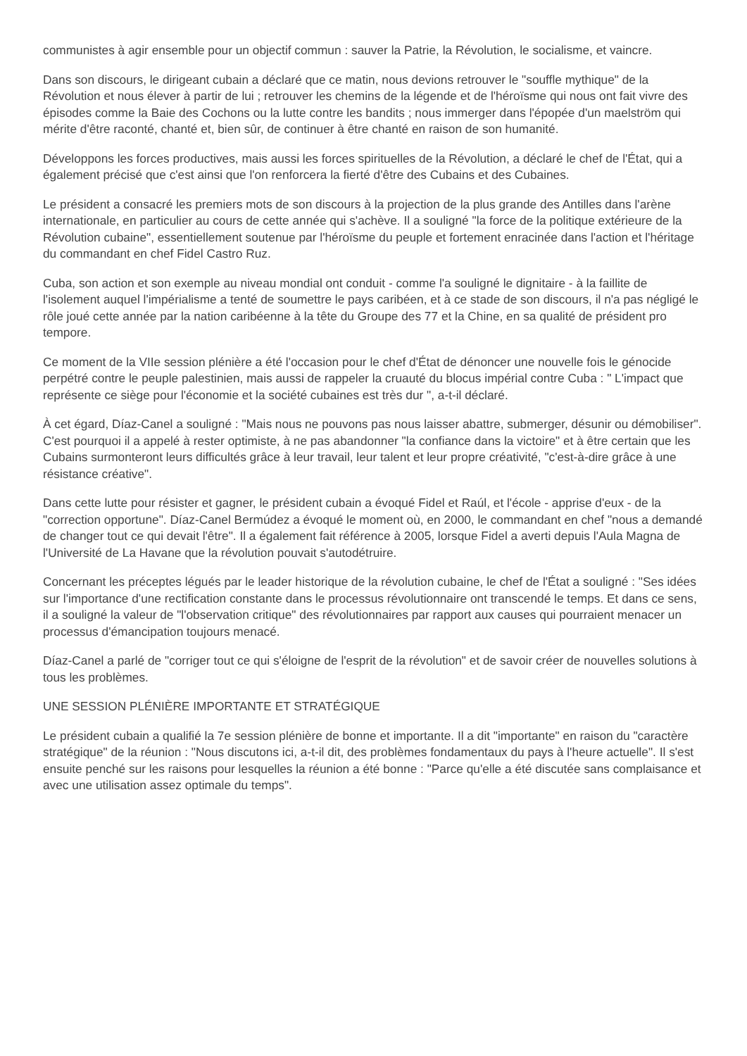communistes à agir ensemble pour un objectif commun : sauver la Patrie, la Révolution, le socialisme, et vaincre.
Dans son discours, le dirigeant cubain a déclaré que ce matin, nous devions retrouver le "souffle mythique" de la Révolution et nous élever à partir de lui ; retrouver les chemins de la légende et de l'héroïsme qui nous ont fait vivre des épisodes comme la Baie des Cochons ou la lutte contre les bandits ; nous immerger dans l'épopée d'un maelström qui mérite d'être raconté, chanté et, bien sûr, de continuer à être chanté en raison de son humanité.
Développons les forces productives, mais aussi les forces spirituelles de la Révolution, a déclaré le chef de l'État, qui a également précisé que c'est ainsi que l'on renforcera la fierté d'être des Cubains et des Cubaines.
Le président a consacré les premiers mots de son discours à la projection de la plus grande des Antilles dans l'arène internationale, en particulier au cours de cette année qui s'achève. Il a souligné "la force de la politique extérieure de la Révolution cubaine", essentiellement soutenue par l'héroïsme du peuple et fortement enracinée dans l'action et l'héritage du commandant en chef Fidel Castro Ruz.
Cuba, son action et son exemple au niveau mondial ont conduit - comme l'a souligné le dignitaire - à la faillite de l'isolement auquel l'impérialisme a tenté de soumettre le pays caribéen, et à ce stade de son discours, il n'a pas négligé le rôle joué cette année par la nation caribéenne à la tête du Groupe des 77 et la Chine, en sa qualité de président pro tempore.
Ce moment de la VIIe session plénière a été l'occasion pour le chef d'État de dénoncer une nouvelle fois le génocide perpétré contre le peuple palestinien, mais aussi de rappeler la cruauté du blocus impérial contre Cuba : " L'impact que représente ce siège pour l'économie et la société cubaines est très dur ", a-t-il déclaré.
À cet égard, Díaz-Canel a souligné : "Mais nous ne pouvons pas nous laisser abattre, submerger, désunir ou démobiliser". C'est pourquoi il a appelé à rester optimiste, à ne pas abandonner "la confiance dans la victoire" et à être certain que les Cubains surmonteront leurs difficultés grâce à leur travail, leur talent et leur propre créativité, "c'est-à-dire grâce à une résistance créative".
Dans cette lutte pour résister et gagner, le président cubain a évoqué Fidel et Raúl, et l'école - apprise d'eux - de la "correction opportune". Díaz-Canel Bermúdez a évoqué le moment où, en 2000, le commandant en chef "nous a demandé de changer tout ce qui devait l'être". Il a également fait référence à 2005, lorsque Fidel a averti depuis l'Aula Magna de l'Université de La Havane que la révolution pouvait s'autodétruire.
Concernant les préceptes légués par le leader historique de la révolution cubaine, le chef de l'État a souligné : "Ses idées sur l'importance d'une rectification constante dans le processus révolutionnaire ont transcendé le temps. Et dans ce sens, il a souligné la valeur de "l'observation critique" des révolutionnaires par rapport aux causes qui pourraient menacer un processus d'émancipation toujours menacé.
Díaz-Canel a parlé de "corriger tout ce qui s'éloigne de l'esprit de la révolution" et de savoir créer de nouvelles solutions à tous les problèmes.
UNE SESSION PLÉNIÈRE IMPORTANTE ET STRATÉGIQUE
Le président cubain a qualifié la 7e session plénière de bonne et importante. Il a dit "importante" en raison du "caractère stratégique" de la réunion : "Nous discutons ici, a-t-il dit, des problèmes fondamentaux du pays à l'heure actuelle". Il s'est ensuite penché sur les raisons pour lesquelles la réunion a été bonne : "Parce qu'elle a été discutée sans complaisance et avec une utilisation assez optimale du temps".